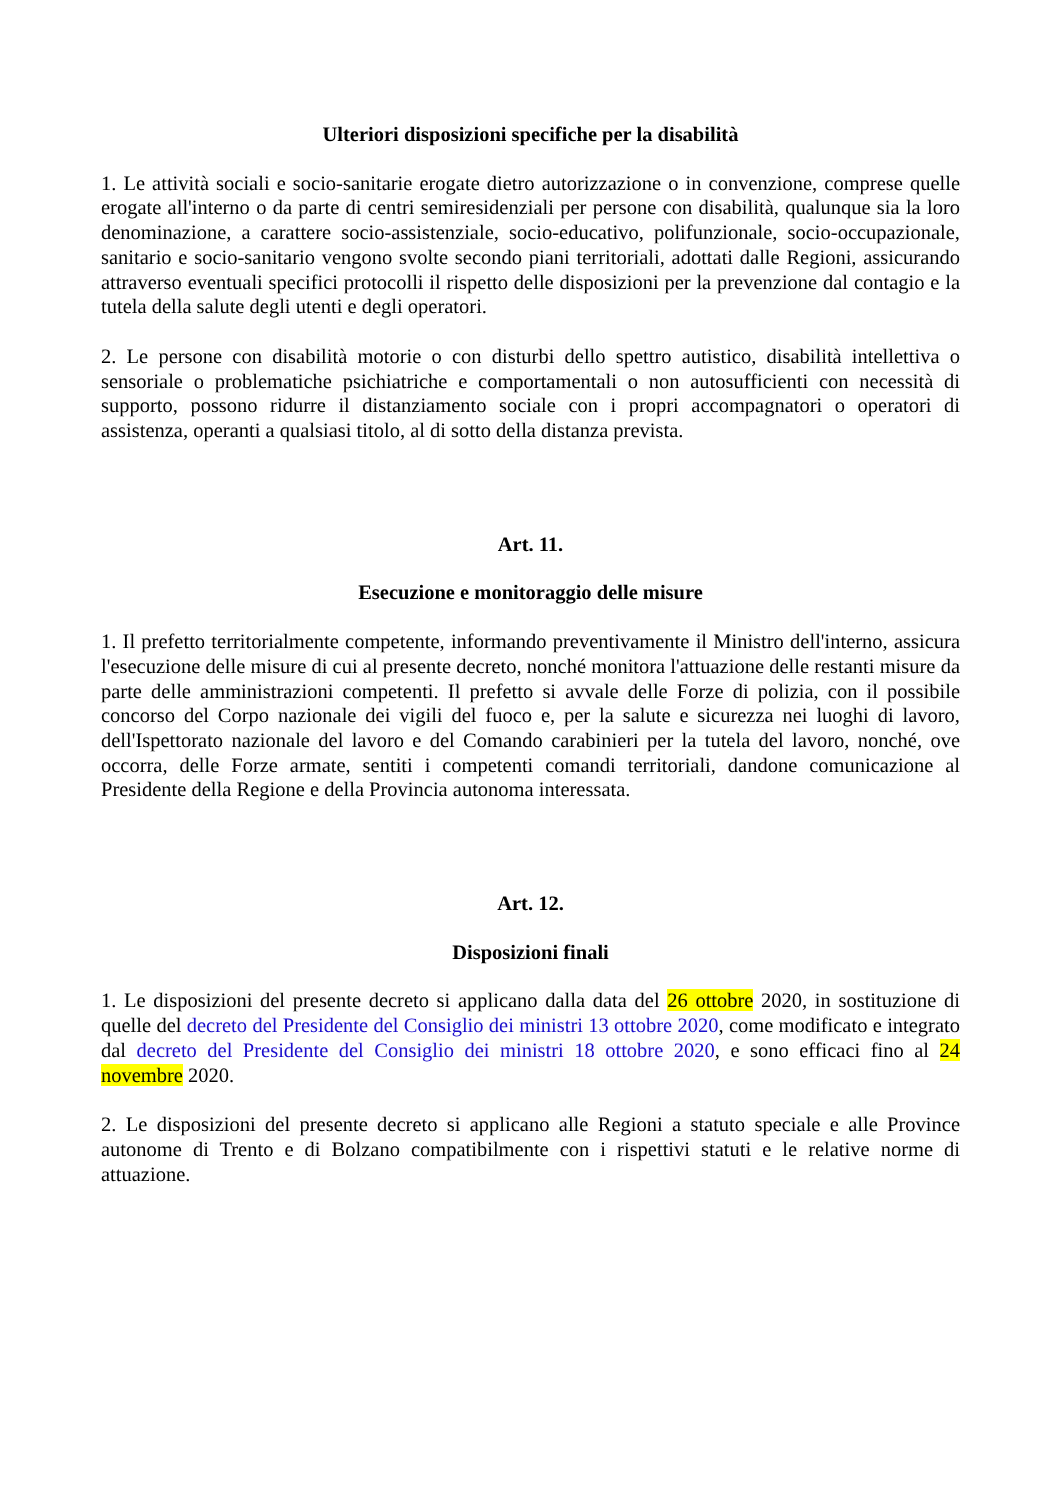Ulteriori disposizioni specifiche per la disabilità
1. Le attività sociali e socio-sanitarie erogate dietro autorizzazione o in convenzione, comprese quelle erogate all'interno o da parte di centri semiresidenziali per persone con disabilità, qualunque sia la loro denominazione, a carattere socio-assistenziale, socio-educativo, polifunzionale, socio-occupazionale, sanitario e socio-sanitario vengono svolte secondo piani territoriali, adottati dalle Regioni, assicurando attraverso eventuali specifici protocolli il rispetto delle disposizioni per la prevenzione dal contagio e la tutela della salute degli utenti e degli operatori.
2. Le persone con disabilità motorie o con disturbi dello spettro autistico, disabilità intellettiva o sensoriale o problematiche psichiatriche e comportamentali o non autosufficienti con necessità di supporto, possono ridurre il distanziamento sociale con i propri accompagnatori o operatori di assistenza, operanti a qualsiasi titolo, al di sotto della distanza prevista.
Art. 11.
Esecuzione e monitoraggio delle misure
1. Il prefetto territorialmente competente, informando preventivamente il Ministro dell'interno, assicura l'esecuzione delle misure di cui al presente decreto, nonché monitora l'attuazione delle restanti misure da parte delle amministrazioni competenti. Il prefetto si avvale delle Forze di polizia, con il possibile concorso del Corpo nazionale dei vigili del fuoco e, per la salute e sicurezza nei luoghi di lavoro, dell'Ispettorato nazionale del lavoro e del Comando carabinieri per la tutela del lavoro, nonché, ove occorra, delle Forze armate, sentiti i competenti comandi territoriali, dandone comunicazione al Presidente della Regione e della Provincia autonoma interessata.
Art. 12.
Disposizioni finali
1. Le disposizioni del presente decreto si applicano dalla data del 26 ottobre 2020, in sostituzione di quelle del decreto del Presidente del Consiglio dei ministri 13 ottobre 2020, come modificato e integrato dal decreto del Presidente del Consiglio dei ministri 18 ottobre 2020, e sono efficaci fino al 24 novembre 2020.
2. Le disposizioni del presente decreto si applicano alle Regioni a statuto speciale e alle Province autonome di Trento e di Bolzano compatibilmente con i rispettivi statuti e le relative norme di attuazione.